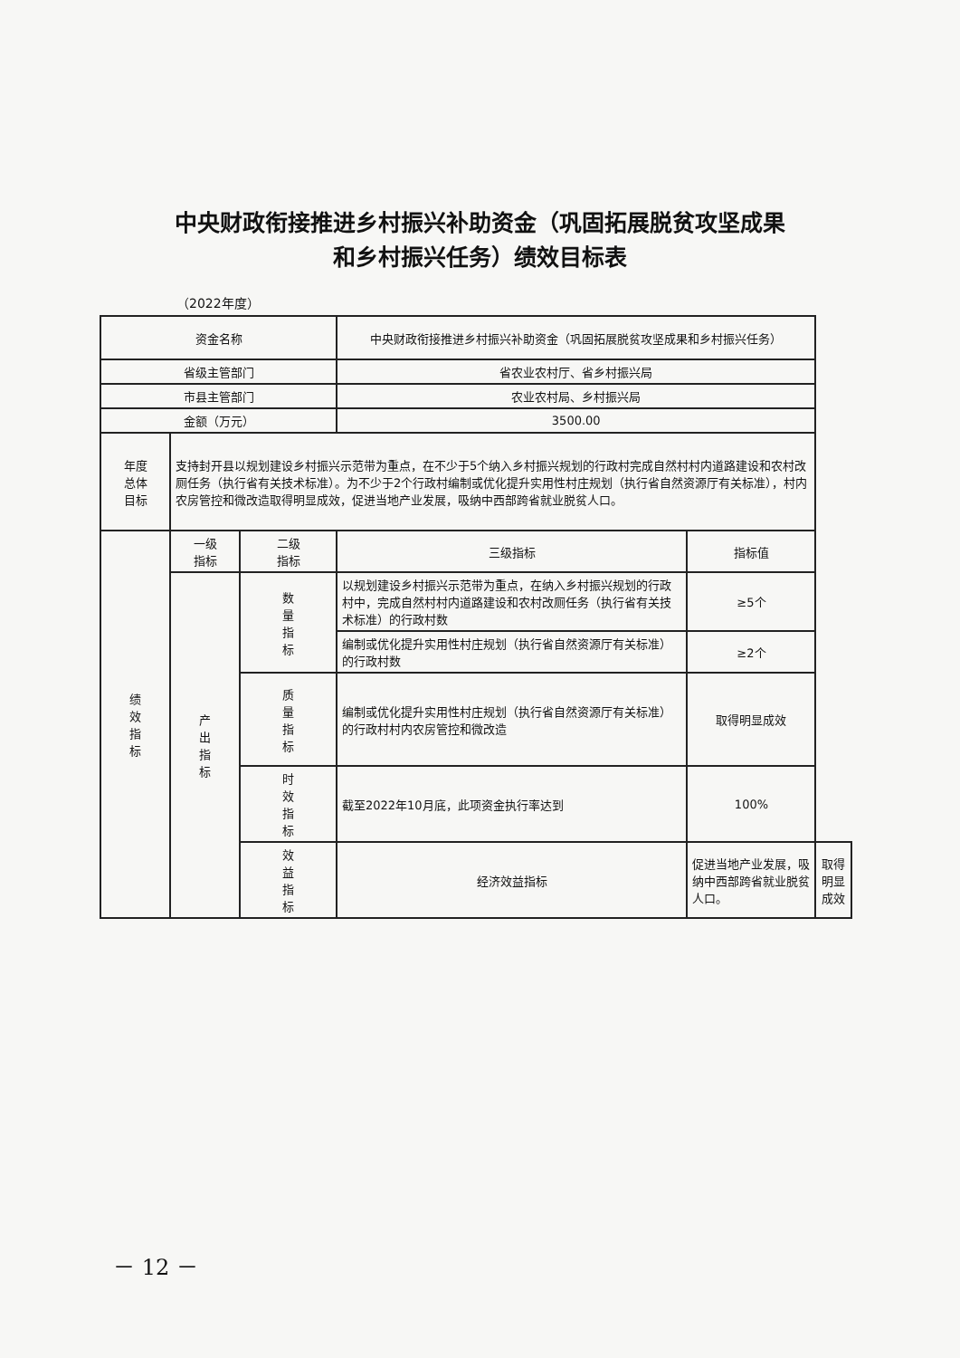中央财政衔接推进乡村振兴补助资金（巩固拓展脱贫攻坚成果
和乡村振兴任务）绩效目标表
（2022年度）
| 资金名称 | | | 中央财政衔接推进乡村振兴补助资金（巩固拓展脱贫攻坚成果和乡村振兴任务） | | |
| 省级主管部门 | | | 省农业农村厅、省乡村振兴局 | | |
| 市县主管部门 | | | 农业农村局、乡村振兴局 | | |
| 金额（万元） | | | 3500.00 | | |
| 年度 总体 目标 | 支持封开县以规划建设乡村振兴示范带为重点，在不少于5个纳入乡村振兴规划的行政村完成自然村村内道路建设和农村改厕任务（执行省有关技术标准）。为不少于2个行政村编制或优化提升实用性村庄规划（执行省自然资源厅有关标准），村内农房管控和微改造取得明显成效，促进当地产业发展，吸纳中西部跨省就业脱贫人口。 | | | | |
| 绩 效 指 标 | 一级 指标 | 二级 指标 | 三级指标 | 指标值 | |
| | 产 出 指 标 | 数 量 指 标 | 以规划建设乡村振兴示范带为重点，在纳入乡村振兴规划的行政村中，完成自然村村内道路建设和农村改厕任务（执行省有关技术标准）的行政村数 | ≥5个 | |
| | | | 编制或优化提升实用性村庄规划（执行省自然资源厅有关标准）的行政村数 | ≥2个 | |
| | | 质 量 指 标 | 编制或优化提升实用性村庄规划（执行省自然资源厅有关标准）的行政村村内农房管控和微改造 | 取得明显成效 | |
| | | 时 效 指 标 | 截至2022年10月底，此项资金执行率达到 | 100% | |
| | | 效 益 指 标 | 经济效益指标 | 促进当地产业发展，吸纳中西部跨省就业脱贫人口。 | 取得明显成效 |
－ 12 －